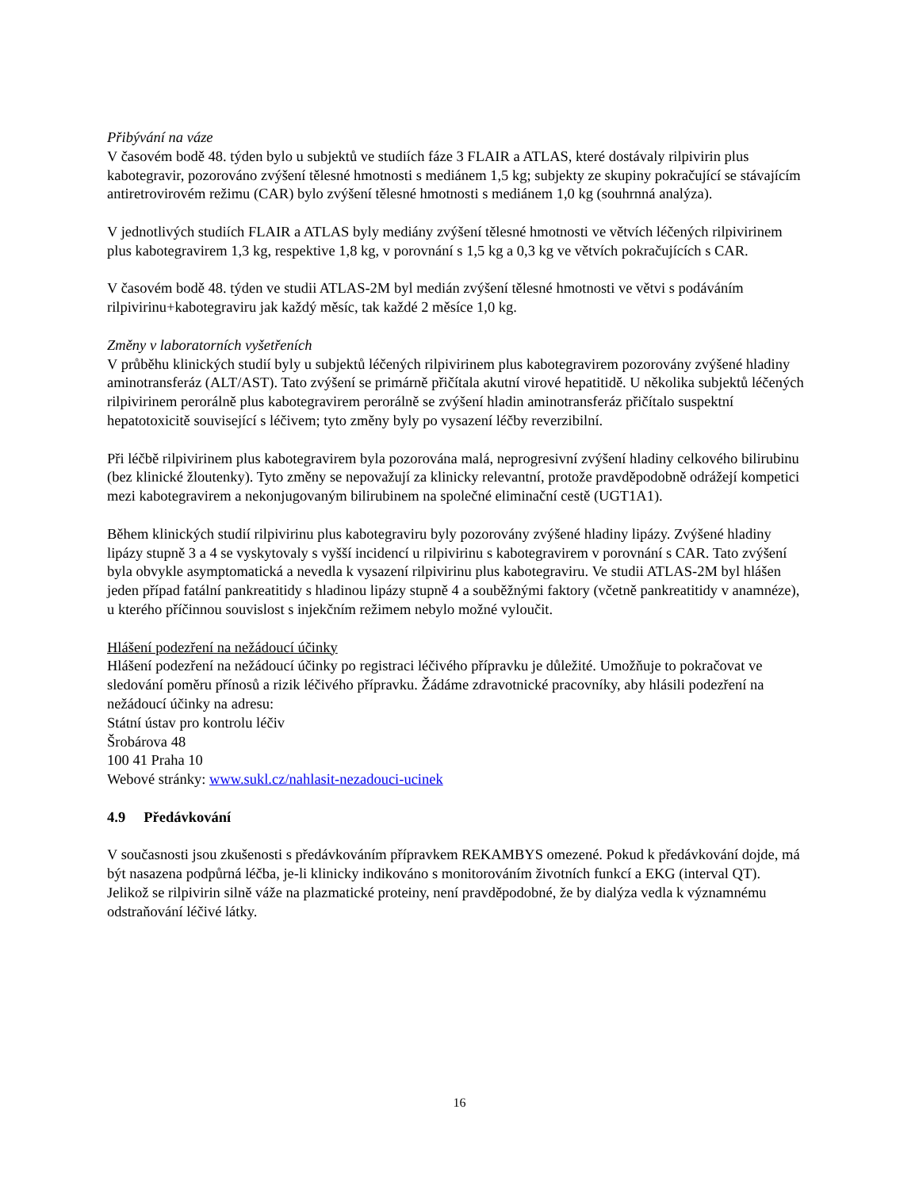Přibývání na váze
V časovém bodě 48. týden bylo u subjektů ve studiích fáze 3 FLAIR a ATLAS, které dostávaly rilpivirin plus kabotegravir, pozorováno zvýšení tělesné hmotnosti s mediánem 1,5 kg; subjekty ze skupiny pokračující se stávajícím antiretrovirovém režimu (CAR) bylo zvýšení tělesné hmotnosti s mediánem 1,0 kg (souhrnná analýza).
V jednotlivých studiích FLAIR a ATLAS byly mediány zvýšení tělesné hmotnosti ve větvích léčených rilpivirinem plus kabotegravirem 1,3 kg, respektive 1,8 kg, v porovnání s 1,5 kg a 0,3 kg ve větvích pokračujících s CAR.
V časovém bodě 48. týden ve studii ATLAS-2M byl medián zvýšení tělesné hmotnosti ve větvi s podáváním rilpivirinu+kabotegraviru jak každý měsíc, tak každé 2 měsíce 1,0 kg.
Změny v laboratorních vyšetřeních
V průběhu klinických studií byly u subjektů léčených rilpivirinem plus kabotegravirem pozorovány zvýšené hladiny aminotransferáz (ALT/AST). Tato zvýšení se primárně přičítala akutní virové hepatitidě. U několika subjektů léčených rilpivirinem perorálně plus kabotegravirem perorálně se zvýšení hladin aminotransferáz přičítalo suspektní hepatotoxicitě související s léčivem; tyto změny byly po vysazení léčby reverzibilní.
Při léčbě rilpivirinem plus kabotegravirem byla pozorována malá, neprogresivní zvýšení hladiny celkového bilirubinu (bez klinické žloutenky). Tyto změny se nepovažují za klinicky relevantní, protože pravděpodobně odrážejí kompetici mezi kabotegravirem a nekonjugovaným bilirubinem na společné eliminační cestě (UGT1A1).
Během klinických studií rilpivirinu plus kabotegraviru byly pozorovány zvýšené hladiny lipázy. Zvýšené hladiny lipázy stupně 3 a 4 se vyskytovaly s vyšší incidencí u rilpivirinu s kabotegravirem v porovnání s CAR. Tato zvýšení byla obvykle asymptomatická a nevedla k vysazení rilpivirinu plus kabotegraviru. Ve studii ATLAS-2M byl hlášen jeden případ fatální pankreatitidy s hladinou lipázy stupně 4 a souběžnými faktory (včetně pankreatitidy v anamnéze), u kterého příčinnou souvislost s injekčním režimem nebylo možné vyloučit.
Hlášení podezření na nežádoucí účinky
Hlášení podezření na nežádoucí účinky po registraci léčivého přípravku je důležité. Umožňuje to pokračovat ve sledování poměru přínosů a rizik léčivého přípravku. Žádáme zdravotnické pracovníky, aby hlásili podezření na nežádoucí účinky na adresu:
Státní ústav pro kontrolu léčiv
Šrobárova 48
100 41 Praha 10
Webové stránky: www.sukl.cz/nahlasit-nezadouci-ucinek
4.9 Předávkování
V současnosti jsou zkušenosti s předávkováním přípravkem REKAMBYS omezené. Pokud k předávkování dojde, má být nasazena podpůrná léčba, je-li klinicky indikováno s monitorováním životních funkcí a EKG (interval QT). Jelikož se rilpivirin silně váže na plazmatické proteiny, není pravděpodobné, že by dialýza vedla k významnému odstraňování léčivé látky.
16